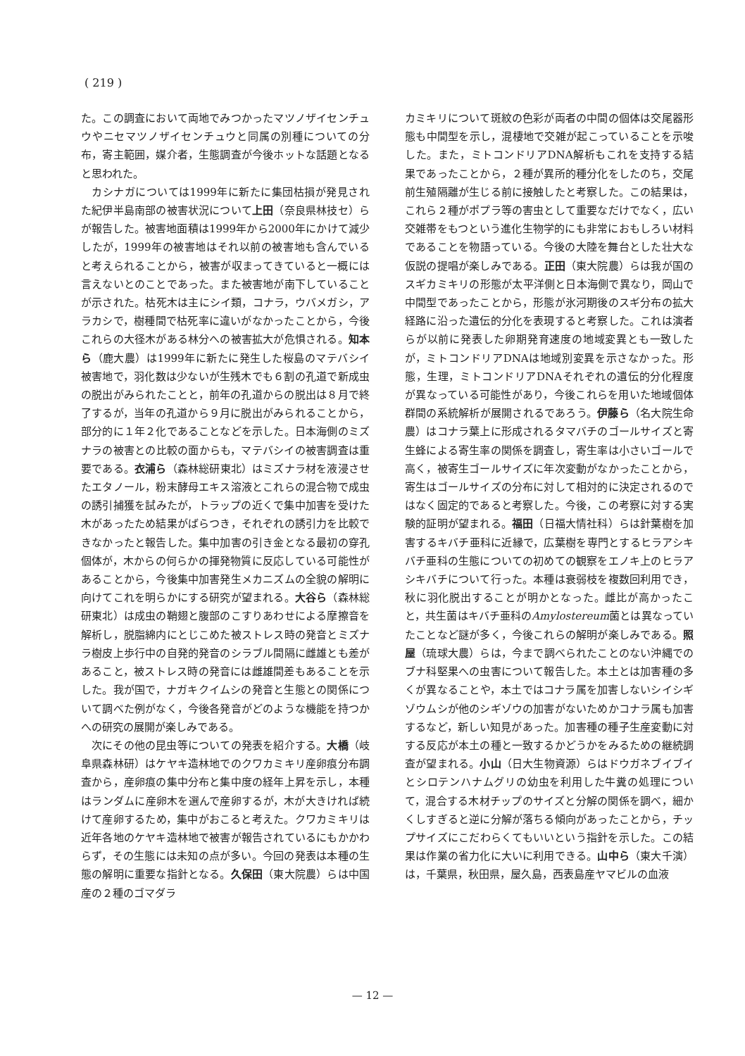( 219 )
た。この調査において両地でみつかったマツノザイセンチュウやニセマツノザイセンチュウと同属の別種についての分布，寄主範囲，媒介者，生態調査が今後ホットな話題となると思われた。
カシナガについては1999年に新たに集団枯損が発見された紀伊半島南部の被害状況について上田（奈良県林技セ）らが報告した。被害地面積は1999年から2000年にかけて減少したが，1999年の被害地はそれ以前の被害地も含んでいると考えられることから，被害が収まってきていると一概には言えないとのことであった。また被害地が南下していることが示された。枯死木は主にシイ類，コナラ，ウバメガシ，アラカシで，樹種間で枯死率に違いがなかったことから，今後これらの大径木がある林分への被害拡大が危惧される。知本ら（鹿大農）は1999年に新たに発生した桜島のマテバシイ被害地で，羽化数は少ないが生残木でも６割の孔道で新成虫の脱出がみられたことと，前年の孔道からの脱出は８月で終了するが，当年の孔道から９月に脱出がみられることから，部分的に１年２化であることなどを示した。日本海側のミズナラの被害との比較の面からも，マテバシイの被害調査は重要である。衣浦ら（森林総研東北）はミズナラ材を液浸させたエタノール，粉末酵母エキス溶液とこれらの混合物で成虫の誘引捕獲を試みたが，トラップの近くで集中加害を受けた木があったため結果がばらつき，それぞれの誘引力を比較できなかったと報告した。集中加害の引き金となる最初の穿孔個体が，木からの何らかの揮発物質に反応している可能性があることから，今後集中加害発生メカニズムの全貌の解明に向けてこれを明らかにする研究が望まれる。大谷ら（森林総研東北）は成虫の鞘翅と腹部のこすりあわせによる摩擦音を解析し，脱脂綿内にとじこめた被ストレス時の発音とミズナラ樹皮上歩行中の自発的発音のシラブル間隔に雌雄とも差があること，被ストレス時の発音には雌雄間差もあることを示した。我が国で，ナガキクイムシの発音と生態との関係について調べた例がなく，今後各発音がどのような機能を持つかへの研究の展開が楽しみである。
次にその他の昆虫等についての発表を紹介する。大橋（岐阜県森林研）はケヤキ造林地でのクワカミキリ産卵痕分布調査から，産卵痕の集中分布と集中度の経年上昇を示し，本種はランダムに産卵木を選んで産卵するが，木が大きければ続けて産卵するため，集中がおこると考えた。クワカミキリは近年各地のケヤキ造林地で被害が報告されているにもかかわらず，その生態には未知の点が多い。今回の発表は本種の生態の解明に重要な指針となる。久保田（東大院農）らは中国産の２種のゴマダラ
カミキリについて斑紋の色彩が両者の中間の個体は交尾器形態も中間型を示し，混棲地で交雑が起こっていることを示唆した。また，ミトコンドリアDNA解析もこれを支持する結果であったことから，２種が異所的種分化をしたのち，交尾前生殖隔離が生じる前に接触したと考察した。この結果は，これら２種がポプラ等の害虫として重要なだけでなく，広い交雑帯をもつという進化生物学的にも非常におもしろい材料であることを物語っている。今後の大陸を舞台とした壮大な仮説の提唱が楽しみである。正田（東大院農）らは我が国のスギカミキリの形態が太平洋側と日本海側で異なり，岡山で中間型であったことから，形態が氷河期後のスギ分布の拡大経路に沿った遺伝的分化を表現すると考察した。これは演者らが以前に発表した卵期発育速度の地域変異とも一致したが，ミトコンドリアDNAは地域別変異を示さなかった。形態，生理，ミトコンドリアDNAそれぞれの遺伝的分化程度が異なっている可能性があり，今後これらを用いた地域個体群間の系統解析が展開されるであろう。伊藤ら（名大院生命農）はコナラ葉上に形成されるタマバチのゴールサイズと寄生蜂による寄生率の関係を調査し，寄生率は小さいゴールで高く，被寄生ゴールサイズに年次変動がなかったことから，寄生はゴールサイズの分布に対して相対的に決定されるのではなく固定的であると考察した。今後，この考察に対する実験的証明が望まれる。福田（日福大情社科）らは針葉樹を加害するキバチ亜科に近縁で，広葉樹を専門とするヒラアシキバチ亜科の生態についての初めての観察をエノキ上のヒラアシキバチについて行った。本種は衰弱枝を複数回利用でき，秋に羽化脱出することが明かとなった。雌比が高かったこと，共生菌はキバチ亜科のAmylostereum菌とは異なっていたことなど謎が多く，今後これらの解明が楽しみである。照屋（琉球大農）らは，今まで調べられたことのない沖縄でのブナ科堅果への虫害について報告した。本土とは加害種の多くが異なることや，本土ではコナラ属を加害しないシイシギゾウムシが他のシギゾウの加害がないためかコナラ属も加害するなど，新しい知見があった。加害種の種子生産変動に対する反応が本土の種と一致するかどうかをみるための継続調査が望まれる。小山（日大生物資源）らはドウガネブイブイとシロテンハナムグリの幼虫を利用した牛糞の処理について，混合する木材チップのサイズと分解の関係を調べ，細かくしすぎると逆に分解が落ちる傾向があったことから，チップサイズにこだわらくてもいいという指針を示した。この結果は作業の省力化に大いに利用できる。山中ら（東大千演）は，千葉県，秋田県，屋久島，西表島産ヤマビルの血液
— 12 —